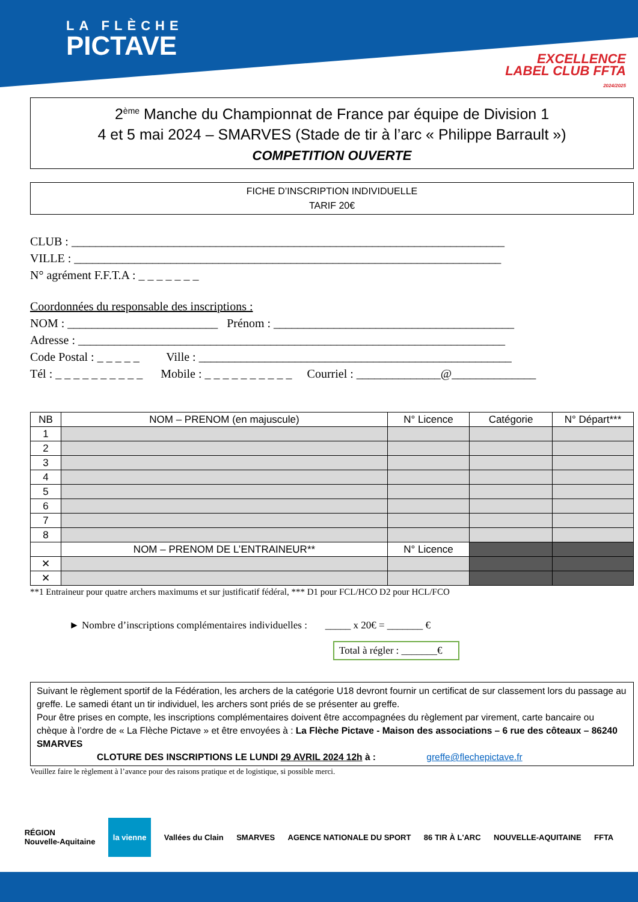LA FLÈCHE
PICTAVE
EXCELLENCE
LABEL CLUB FFTA
2024/2025
2<sup>ème</sup> Manche du Championnat de France par équipe de Division 1
4 et 5 mai 2024 – SMARVES (Stade de tir à l’arc « Philippe Barrault »)
COMPETITION OUVERTE
FICHE D’INSCRIPTION INDIVIDUELLE
TARIF 20€
CLUB : ________________________________________________________________________
VILLE : _______________________________________________________________________
N° agrément F.F.T.A : _ _ _ _ _ _ _
Coordonnées du responsable des inscriptions :
NOM : _________________________ Prénom : ________________________________________
Adresse : _______________________________________________________________________
Code Postal : _ _ _ _ _ Ville : ____________________________________________________
Tél : _ _ _ _ _ _ _ _ _ _ Mobile : _ _ _ _ _ _ _ _ _ _ Courriel : ______________@______________
| NB | NOM – PRENOM (en majuscule) | N° Licence | Catégorie | N° Départ*** |
| --- | --- | --- | --- | --- |
| 1 | | | | |
| 2 | | | | |
| 3 | | | | |
| 4 | | | | |
| 5 | | | | |
| 6 | | | | |
| 7 | | | | |
| 8 | | | | |
| | NOM – PRENOM DE L’ENTRAINEUR** | N° Licence | | |
| ✕ | | | | |
| ✕ | | | | |
**1 Entraineur pour quatre archers maximums et sur justificatif fédéral, *** D1 pour FCL/HCO D2 pour HCL/FCO
► Nombre d’inscriptions complémentaires individuelles : _____ x 20€ = _______ €
Total à régler : _______€
Suivant le règlement sportif de la Fédération, les archers de la catégorie U18 devront fournir un certificat de sur classement lors du passage au greffe. Le samedi étant un tir individuel, les archers sont priés de se présenter au greffe.
Pour être prises en compte, les inscriptions complémentaires doivent être accompagnées du règlement par virement, carte bancaire ou chèque à l’ordre de « La Flèche Pictave » et être envoyées à : La Flèche Pictave - Maison des associations – 6 rue des côteaux – 86240 SMARVES
CLOTURE DES INSCRIPTIONS LE LUNDI 29 AVRIL 2024 12h à : greffe@flechepictave.fr
Veuillez faire le règlement à l’avance pour des raisons pratique et de logistique, si possible merci.
RÉGION
Nouvelle-Aquitaine la vienne Vallées du Clain SMARVES AGENCE NATIONALE DU SPORT 86 TIR À L'ARC NOUVELLE-AQUITAINE FFTA